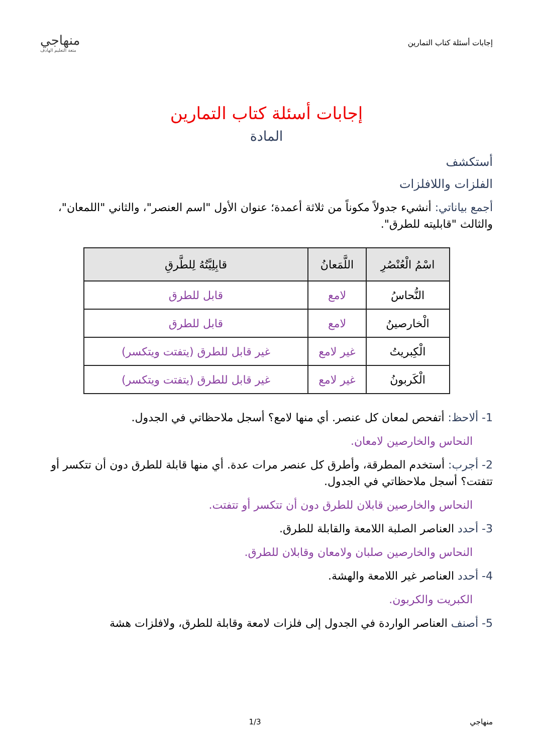إجابات أسئلة كتاب التمارين
منهاجي
متعة التعليم الهادف
إجابات أسئلة كتاب التمارين
المادة
أستكشف
الفلزات واللافلزات
أجمع بياناتي: أنشيء جدولاً مكوناً من ثلاثة أعمدة؛ عنوان الأول "اسم العنصر"، والثاني "اللمعان"، والثالث "قابليته للطرق".
| اسْمُ الْعُنْصُرِ | اللَّمَعانُ | قابِلِيَّتُهُ لِلطَّرقِ |
| --- | --- | --- |
| النُّحاسُ | لامع | قابل للطرق |
| الْخارصينُ | لامع | قابل للطرق |
| الْكِبريتُ | غير لامع | غير قابل للطرق (يتفتت ويتكسر) |
| الْكَربونُ | غير لامع | غير قابل للطرق (يتفتت ويتكسر) |
1- ألاحظ: أتفحص لمعان كل عنصر. أي منها لامع؟ أسجل ملاحظاتي في الجدول.
النحاس والخارصين لامعان.
2- أجرب: أستخدم المطرقة، وأطرق كل عنصر مرات عدة. أي منها قابلة للطرق دون أن تتكسر أو تتفتت؟ أسجل ملاحظاتي في الجدول.
النحاس والخارصين قابلان للطرق دون أن تتكسر أو تتفتت.
3- أحدد العناصر الصلبة اللامعة والقابلة للطرق.
النحاس والخارصين صلبان ولامعان وقابلان للطرق.
4- أحدد العناصر غير اللامعة والهشة.
الكبريت والكربون.
5- أصنف العناصر الواردة في الجدول إلى فلزات لامعة وقابلة للطرق، ولافلزات هشة
منهاجي 1/3